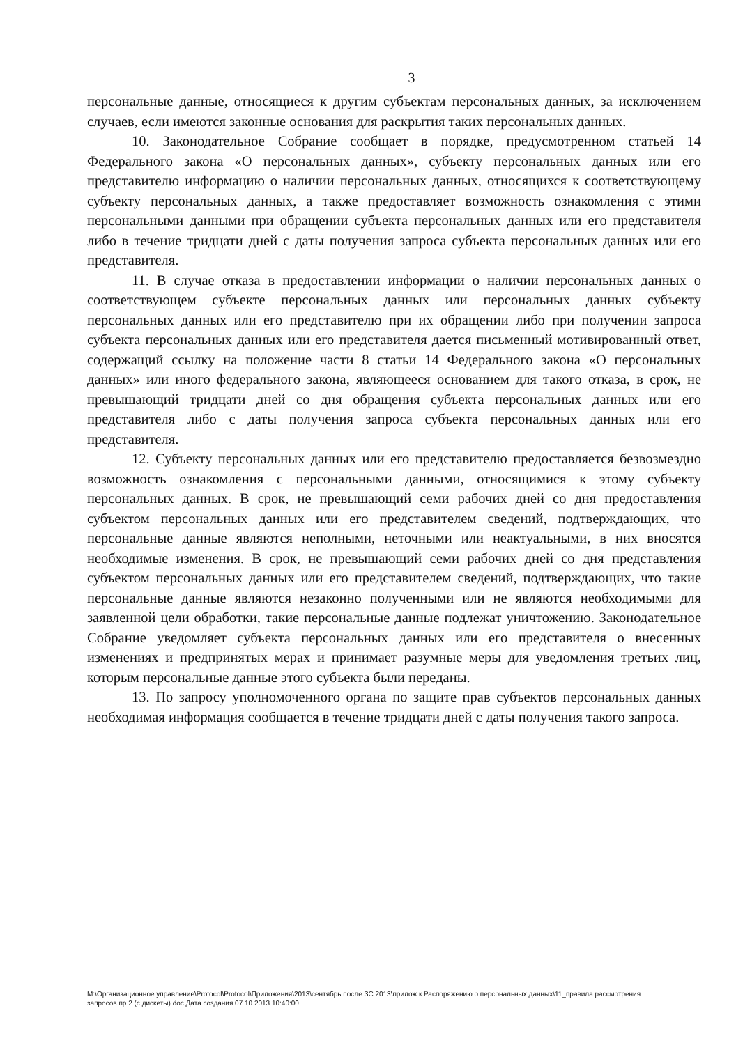3
персональные данные, относящиеся к другим субъектам персональных данных, за исключением случаев, если имеются законные основания для раскрытия таких персональных данных.
10. Законодательное Собрание сообщает в порядке, предусмотренном статьей 14 Федерального закона «О персональных данных», субъекту персональных данных или его представителю информацию о наличии персональных данных, относящихся к соответствующему субъекту персональных данных, а также предоставляет возможность ознакомления с этими персональными данными при обращении субъекта персональных данных или его представителя либо в течение тридцати дней с даты получения запроса субъекта персональных данных или его представителя.
11. В случае отказа в предоставлении информации о наличии персональных данных о соответствующем субъекте персональных данных или персональных данных субъекту персональных данных или его представителю при их обращении либо при получении запроса субъекта персональных данных или его представителя дается письменный мотивированный ответ, содержащий ссылку на положение части 8 статьи 14 Федерального закона «О персональных данных» или иного федерального закона, являющееся основанием для такого отказа, в срок, не превышающий тридцати дней со дня обращения субъекта персональных данных или его представителя либо с даты получения запроса субъекта персональных данных или его представителя.
12. Субъекту персональных данных или его представителю предоставляется безвозмездно возможность ознакомления с персональными данными, относящимися к этому субъекту персональных данных. В срок, не превышающий семи рабочих дней со дня предоставления субъектом персональных данных или его представителем сведений, подтверждающих, что персональные данные являются неполными, неточными или неактуальными, в них вносятся необходимые изменения. В срок, не превышающий семи рабочих дней со дня представления субъектом персональных данных или его представителем сведений, подтверждающих, что такие персональные данные являются незаконно полученными или не являются необходимыми для заявленной цели обработки, такие персональные данные подлежат уничтожению. Законодательное Собрание уведомляет субъекта персональных данных или его представителя о внесенных изменениях и предпринятых мерах и принимает разумные меры для уведомления третьих лиц, которым персональные данные этого субъекта были переданы.
13. По запросу уполномоченного органа по защите прав субъектов персональных данных необходимая информация сообщается в течение тридцати дней с даты получения такого запроса.
M:\Организационное управление\Protocol\Protocol\Приложения\2013\сентябрь после ЗС 2013\прилож к Распоряжению о персональных данных\11_правила рассмотрения запросов.пр 2 (с дискеты).doc Дата создания 07.10.2013 10:40:00